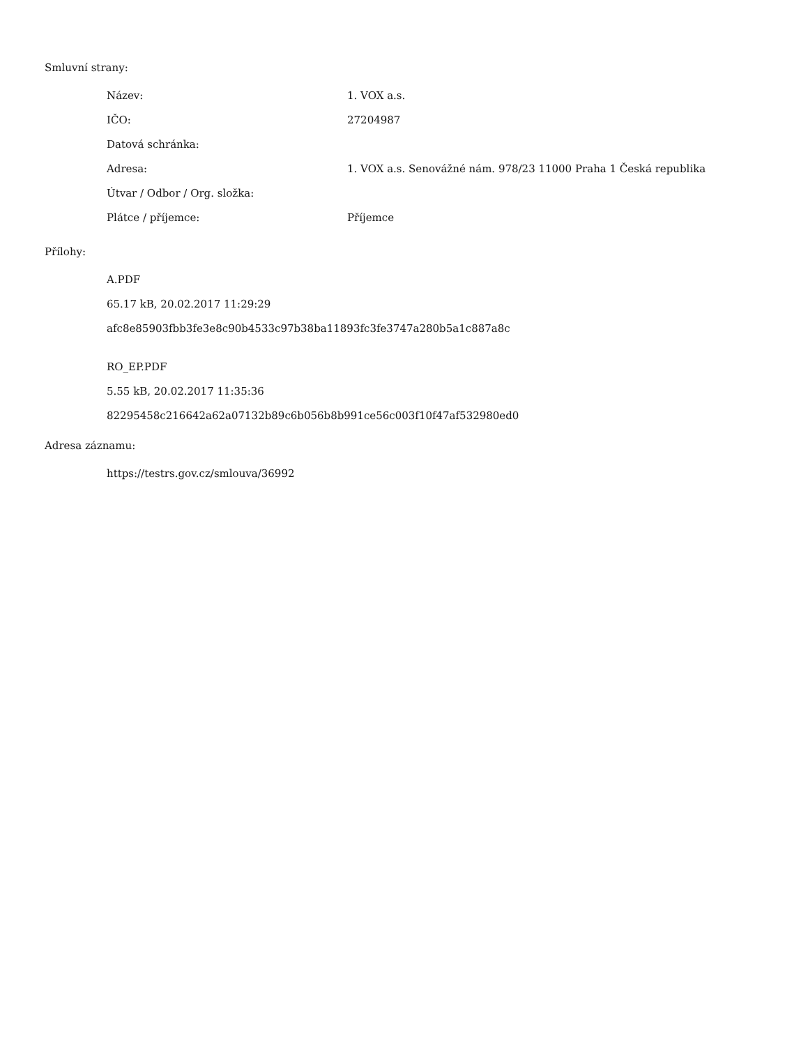Smluvní strany:
| Název: | 1. VOX a.s. |
| IČO: | 27204987 |
| Datová schránka: | |
| Adresa: | 1. VOX a.s. Senovážné nám. 978/23 11000 Praha 1 Česká republika |
| Útvar / Odbor / Org. složka: | |
| Plátce / příjemce: | Příjemce |
Přílohy:
A.PDF
65.17 kB, 20.02.2017 11:29:29
afc8e85903fbb3fe3e8c90b4533c97b38ba11893fc3fe3747a280b5a1c887a8c
RO_EP.PDF
5.55 kB, 20.02.2017 11:35:36
82295458c216642a62a07132b89c6b056b8b991ce56c003f10f47af532980ed0
Adresa záznamu:
https://testrs.gov.cz/smlouva/36992